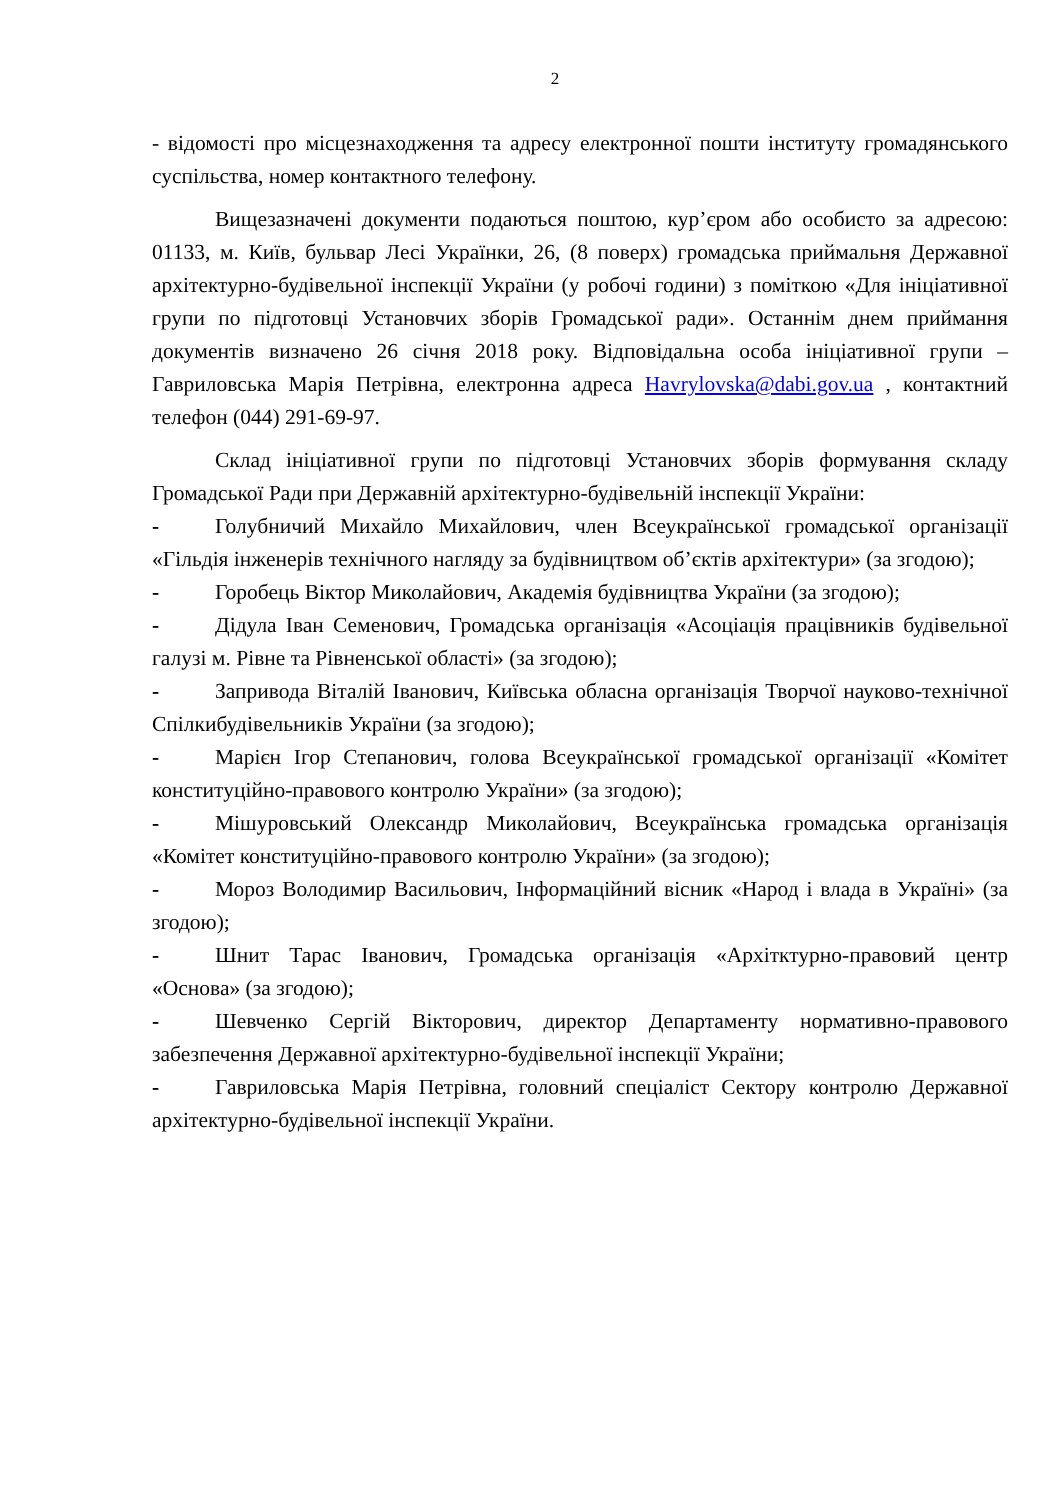2
- відомості про місцезнаходження та адресу електронної пошти інституту громадянського суспільства, номер контактного телефону.
Вищезазначені документи подаються поштою, кур’єром або особисто за адресою: 01133, м. Київ, бульвар Лесі Українки, 26, (8 поверх) громадська приймальня Державної архітектурно-будівельної інспекції України (у робочі години) з поміткою «Для ініціативної групи по підготовці Установчих зборів Громадської ради». Останнім днем приймання документів визначено 26 січня 2018 року. Відповідальна особа ініціативної групи – Гавриловська Марія Петрівна, електронна адреса Havrylovska@dabi.gov.ua , контактний телефон (044) 291-69-97.
Склад ініціативної групи по підготовці Установчих зборів формування складу Громадської Ради при Державній архітектурно-будівельній інспекції України:
- Голубничий Михайло Михайлович, член Всеукраїнської громадської організації «Гільдія інженерів технічного нагляду за будівництвом об’єктів архітектури» (за згодою);
- Горобець Віктор Миколайович, Академія будівництва України (за згодою);
- Дідула Іван Семенович, Громадська організація «Асоціація працівників будівельної галузі м. Рівне та Рівненської області» (за згодою);
- Запривода Віталій Іванович, Київська обласна організація Творчої науково-технічної Спілкибудівельників України (за згодою);
- Марієн Ігор Степанович, голова Всеукраїнської громадської організації «Комітет конституційно-правового контролю України» (за згодою);
- Мішуровський Олександр Миколайович, Всеукраїнська громадська організація «Комітет конституційно-правового контролю України» (за згодою);
- Мороз Володимир Васильович, Інформаційний вісник «Народ і влада в Україні» (за згодою);
- Шнит Тарас Іванович, Громадська організація «Архітктурно-правовий центр «Основа» (за згодою);
- Шевченко Сергій Вікторович, директор Департаменту нормативно-правового забезпечення Державної архітектурно-будівельної інспекції України;
- Гавриловська Марія Петрівна, головний спеціаліст Сектору контролю Державної архітектурно-будівельної інспекції України.